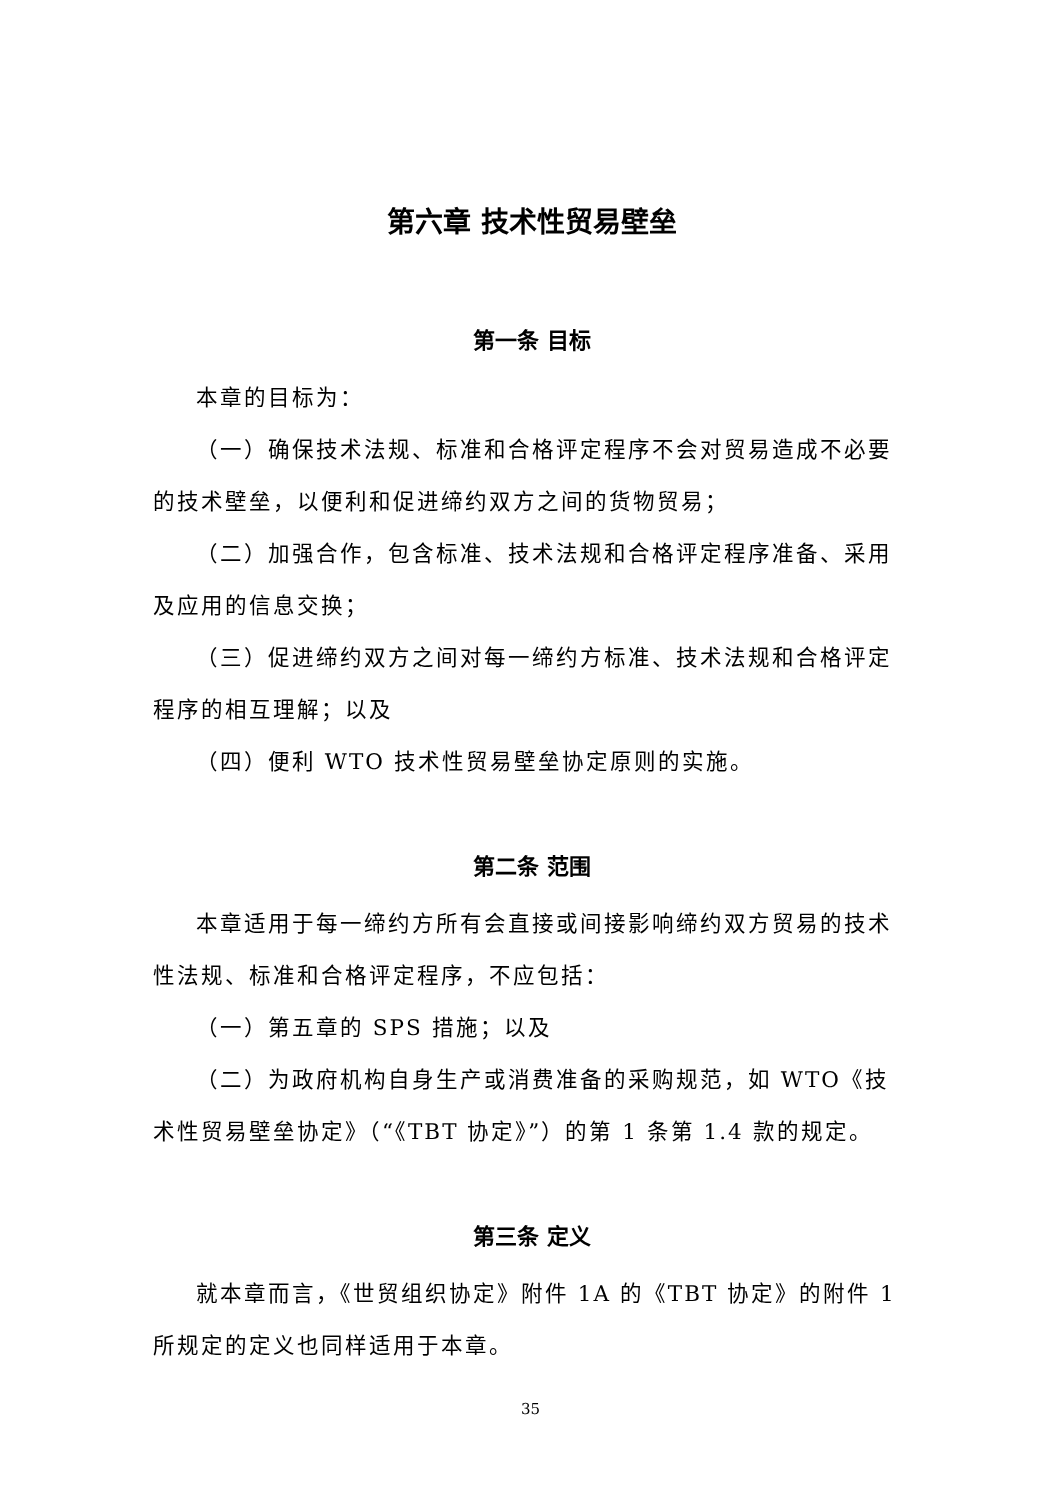第六章 技术性贸易壁垒
第一条 目标
本章的目标为：
（一）确保技术法规、标准和合格评定程序不会对贸易造成不必要的技术壁垒，以便利和促进缔约双方之间的货物贸易；
（二）加强合作，包含标准、技术法规和合格评定程序准备、采用及应用的信息交换；
（三）促进缔约双方之间对每一缔约方标准、技术法规和合格评定程序的相互理解；以及
（四）便利 WTO 技术性贸易壁垒协定原则的实施。
第二条 范围
本章适用于每一缔约方所有会直接或间接影响缔约双方贸易的技术性法规、标准和合格评定程序，不应包括：
（一）第五章的 SPS 措施；以及
（二）为政府机构自身生产或消费准备的采购规范，如 WTO《技术性贸易壁垒协定》（“《TBT 协定》”）的第 1 条第 1.4 款的规定。
第三条 定义
就本章而言，《世贸组织协定》附件 1A 的《TBT 协定》的附件 1 所规定的定义也同样适用于本章。
35